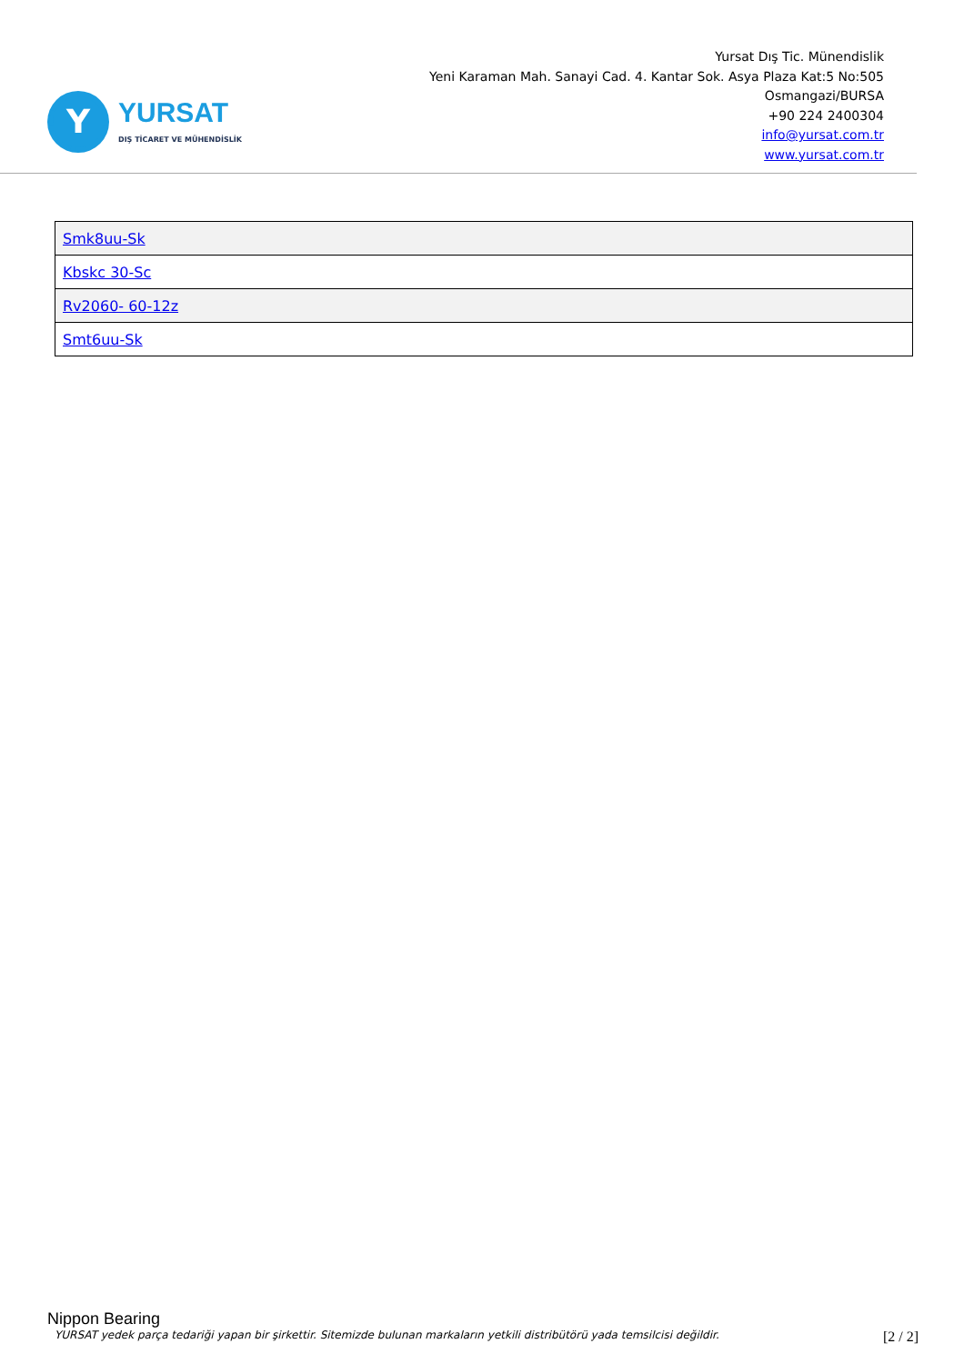Y
YURSAT
DIŞ TİCARET VE MÜHENDİSLİK
Yursat Dış Tic. Münendislik
Yeni Karaman Mah. Sanayi Cad. 4. Kantar Sok. Asya Plaza Kat:5 No:505
Osmangazi/BURSA
+90 224 2400304
info@yursat.com.tr
www.yursat.com.tr
| Smk8uu-Sk |
| Kbskc 30-Sc |
| Rv2060- 60-12z |
| Smt6uu-Sk |
Nippon Bearing
YURSAT yedek parça tedariği yapan bir şirkettir. Sitemizde bulunan markaların yetkili distribütörü yada temsilcisi değildir. [2 / 2]